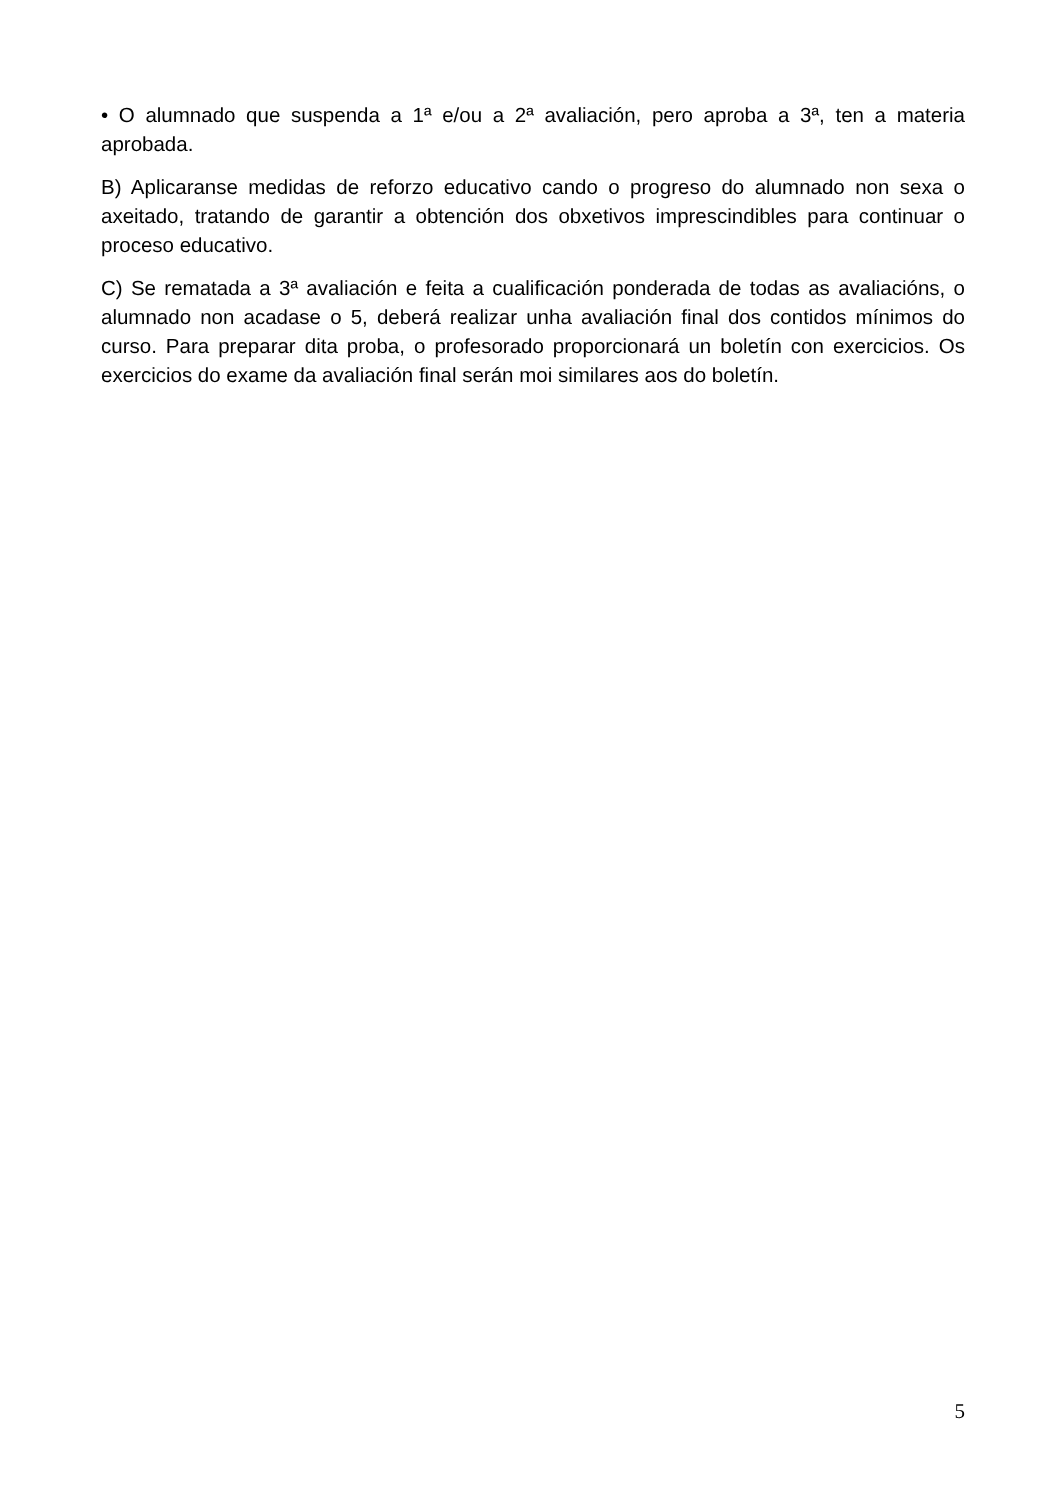• O alumnado que suspenda a 1ª e/ou a 2ª avaliación, pero aproba a 3ª, ten a materia aprobada.
B) Aplicaranse medidas de reforzo educativo cando o progreso do alumnado non sexa o axeitado, tratando de garantir a obtención dos obxetivos imprescindibles para continuar o proceso educativo.
C) Se rematada a 3ª avaliación e feita a cualificación ponderada de todas as avaliacións, o alumnado non acadase o 5, deberá realizar unha avaliación final dos contidos mínimos do curso. Para preparar dita proba, o profesorado proporcionará un boletín con exercicios. Os exercicios do exame da avaliación final serán moi similares aos do boletín.
5